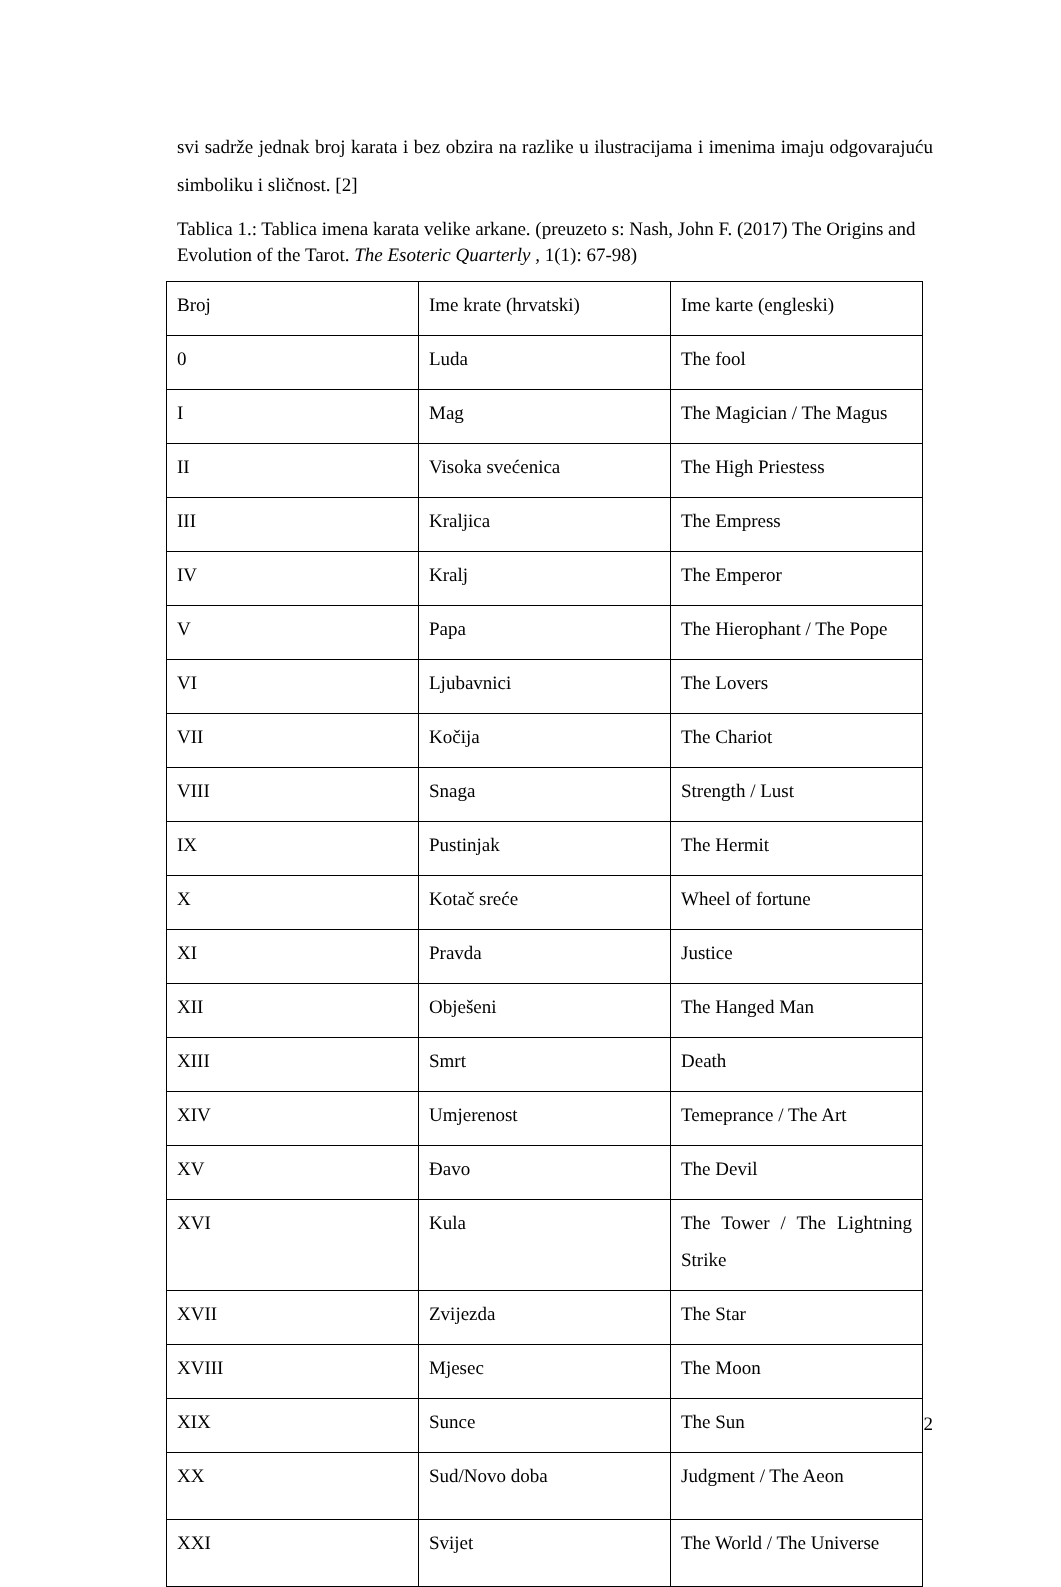svi sadrže jednak broj karata i bez obzira na razlike u ilustracijama i imenima imaju odgovarajuću simboliku i sličnost. [2]
Tablica 1.: Tablica imena karata velike arkane. (preuzeto s: Nash, John F. (2017) The Origins and Evolution of the Tarot. The Esoteric Quarterly , 1(1): 67-98)
| Broj | Ime krate (hrvatski) | Ime karte (engleski) |
| 0 | Luda | The fool |
| I | Mag | The Magician / The Magus |
| II | Visoka svećenica | The High Priestess |
| III | Kraljica | The Empress |
| IV | Kralj | The Emperor |
| V | Papa | The Hierophant / The Pope |
| VI | Ljubavnici | The Lovers |
| VII | Kočija | The Chariot |
| VIII | Snaga | Strength / Lust |
| IX | Pustinjak | The Hermit |
| X | Kotač sreće | Wheel of fortune |
| XI | Pravda | Justice |
| XII | Obješeni | The Hanged Man |
| XIII | Smrt | Death |
| XIV | Umjerenost | Temeprance / The Art |
| XV | Đavo | The Devil |
| XVI | Kula | The Tower / The Lightning Strike |
| XVII | Zvijezda | The Star |
| XVIII | Mjesec | The Moon |
| XIX | Sunce | The Sun |
| XX | Sud/Novo doba | Judgment / The Aeon |
| XXI | Svijet | The World / The Universe |
2